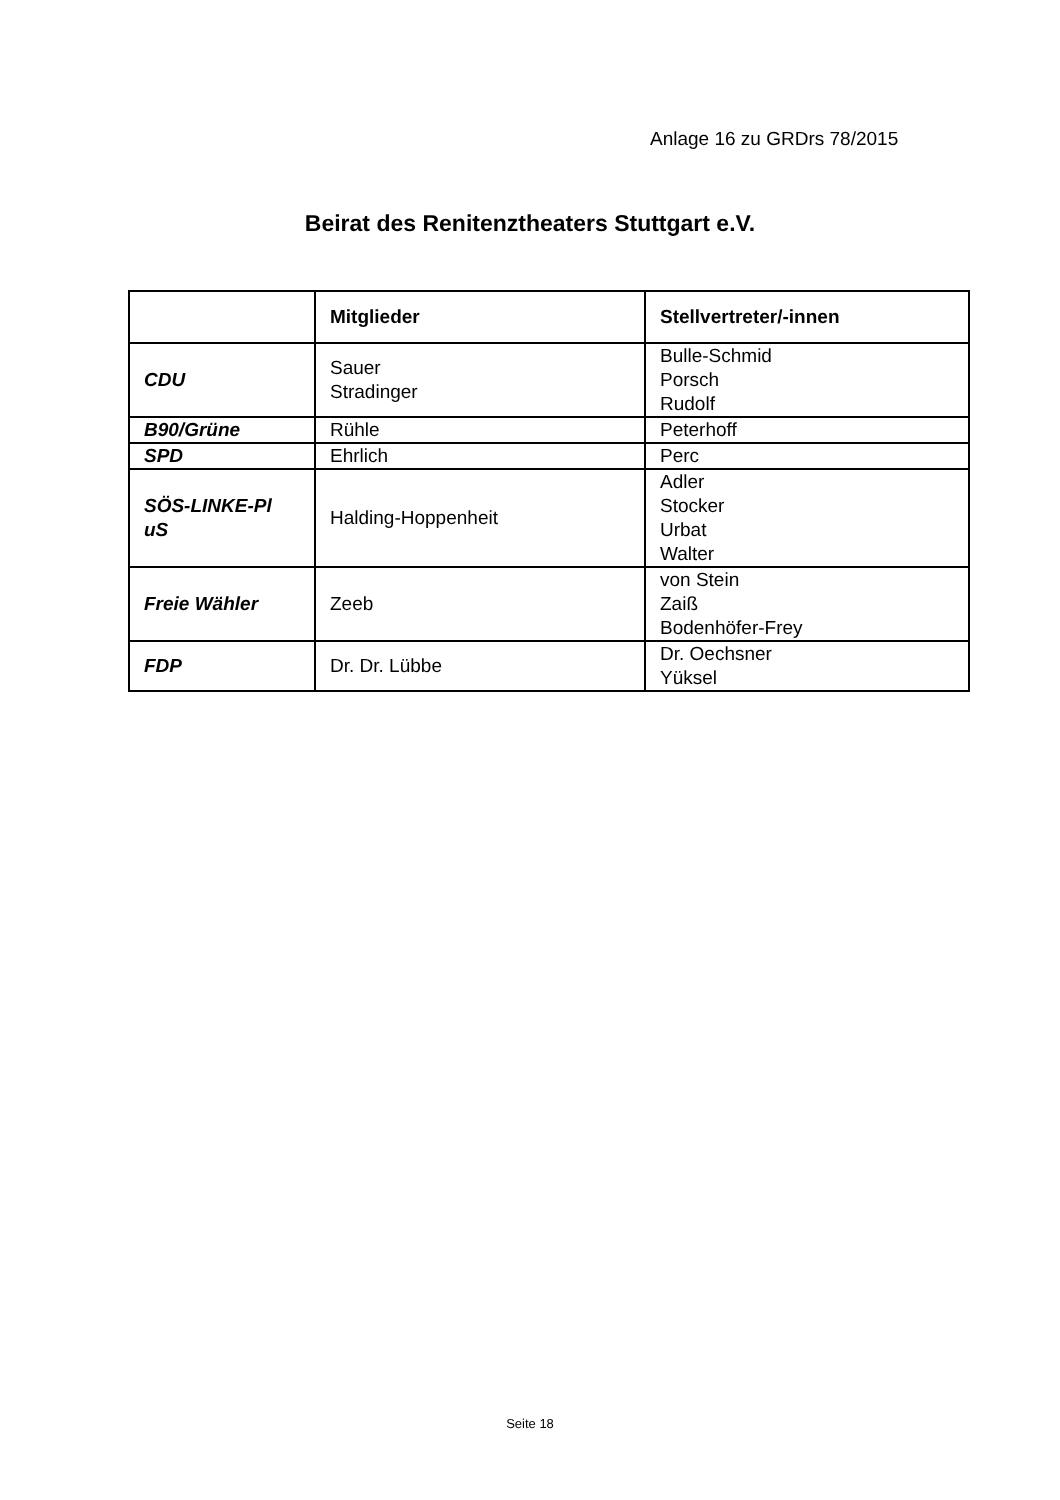Anlage 16 zu GRDrs 78/2015
Beirat des Renitenztheaters Stuttgart e.V.
| | Mitglieder | Stellvertreter/-innen |
| --- | --- | --- |
| CDU | Sauer Stradinger | Bulle-Schmid Porsch Rudolf |
| B90/Grüne | Rühle | Peterhoff |
| SPD | Ehrlich | Perc |
| SÖS-LINKE-Pl uS | Halding-Hoppenheit | Adler Stocker Urbat Walter |
| Freie Wähler | Zeeb | von Stein Zaiß Bodenhöfer-Frey |
| FDP | Dr. Dr. Lübbe | Dr. Oechsner Yüksel |
Seite 18